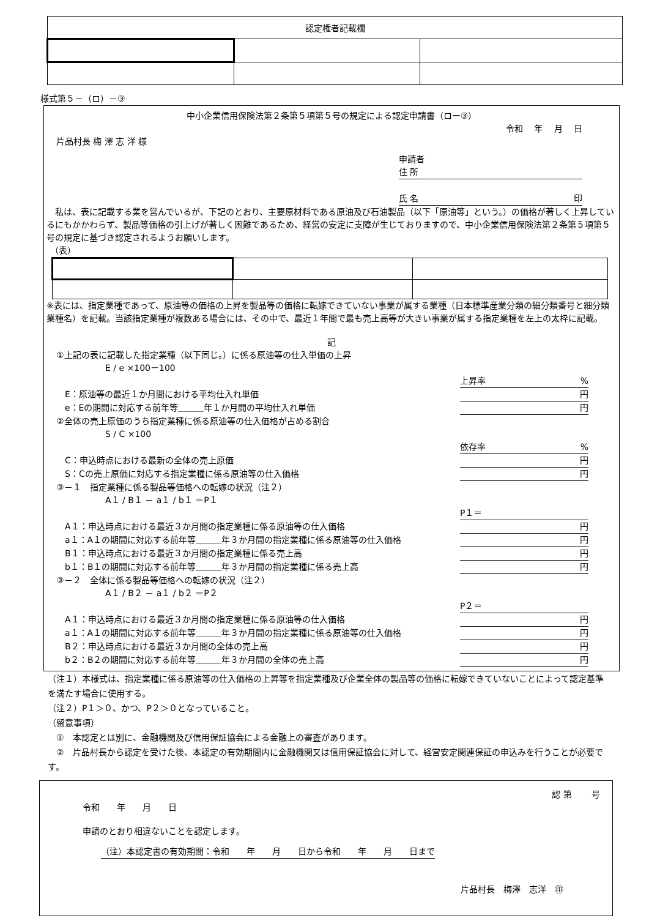| 認定権者記載欄 | | |
様式第５－（ロ）－③
中小企業信用保険法第２条第５項第５号の規定による認定申請書（ロー③）
令和　 年　 月　 日
片品村長 梅 澤 志 洋 様
申請者
住 所
氏 名 印
　私は、表に記載する業を営んでいるが、下記のとおり、主要原材料である原油及び石油製品（以下「原油等」という。）の価格が著しく上昇しているにもかかわらず、製品等価格の引上げが著しく困難であるため、経営の安定に支障が生じておりますので、中小企業信用保険法第２条第５項第５号の規定に基づき認定されるようお願いします。
（表）
※表には、指定業種であって、原油等の価格の上昇を製品等の価格に転嫁できていない事業が属する業種（日本標準産業分類の細分類番号と細分類業種名）を記載。当該指定業種が複数ある場合には、その中で、最近１年間で最も売上高等が大きい事業が属する指定業種を左上の太枠に記載。
記
①上記の表に記載した指定業種（以下同じ。）に係る原油等の仕入単価の上昇
E / e ×100－100
上昇率%
　E：原油等の最近１か月間における平均仕入れ単価 円
　e：Eの期間に対応する前年等＿＿＿年１か月間の平均仕入れ単価 円
②全体の売上原価のうち指定業種に係る原油等の仕入価格が占める割合
S / C ×100
依存率%
　C：申込時点における最新の全体の売上原価 円
　S：Cの売上原価に対応する指定業種に係る原油等の仕入価格 円
③－１　指定業種に係る製品等価格への転嫁の状況（注２）
A１ / B１ － a１ / b１ ＝P１
P１＝
　A１：申込時点における最近３か月間の指定業種に係る原油等の仕入価格 円
　a１：A１の期間に対応する前年等＿＿＿年３か月間の指定業種に係る原油等の仕入価格 円
　B１：申込時点における最近３か月間の指定業種に係る売上高 円
　b１：B１の期間に対応する前年等＿＿＿年３か月間の指定業種に係る売上高 円
③－２　全体に係る製品等価格への転嫁の状況（注２）
A１ / B２ － a１ / b２ ＝P２
P２＝
　A１：申込時点における最近３か月間の指定業種に係る原油等の仕入価格 円
　a１：A１の期間に対応する前年等＿＿＿年３か月間の指定業種に係る原油等の仕入価格 円
　B２：申込時点における最近３か月間の全体の売上高 円
　b２：B２の期間に対応する前年等＿＿＿年３か月間の全体の売上高 円
（注１）本様式は、指定業種に係る原油等の仕入価格の上昇等を指定業種及び企業全体の製品等の価格に転嫁できていないことによって認定基準を満たす場合に使用する。
（注２）P１＞０、かつ、P２＞０となっていること。
（留意事項）
　①　本認定とは別に、金融機関及び信用保証協会による金融上の審査があります。
　②　片品村長から認定を受けた後、本認定の有効期間内に金融機関又は信用保証協会に対して、経営安定関連保証の申込みを行うことが必要です。
認 第　　 号
令和　　年　　月　　日
申請のとおり相違ないことを認定します。
（注）本認定書の有効期間：令和　　年　　月　　日から令和　　年　　月　　日まで
片品村長　梅澤　志洋　㊞